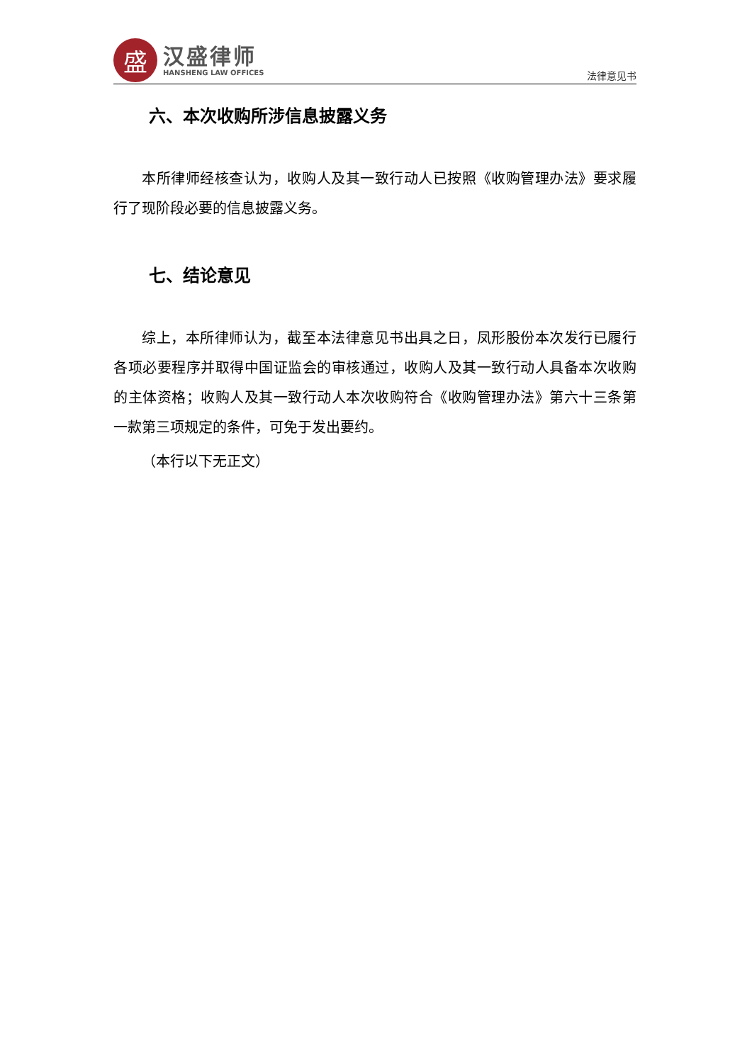盛
汉盛律师
HANSHENG LAW OFFICES
法律意见书
六、本次收购所涉信息披露义务
本所律师经核查认为，收购人及其一致行动人已按照《收购管理办法》要求履行了现阶段必要的信息披露义务。
七、结论意见
综上，本所律师认为，截至本法律意见书出具之日，凤形股份本次发行已履行各项必要程序并取得中国证监会的审核通过，收购人及其一致行动人具备本次收购的主体资格；收购人及其一致行动人本次收购符合《收购管理办法》第六十三条第一款第三项规定的条件，可免于发出要约。
（本行以下无正文）